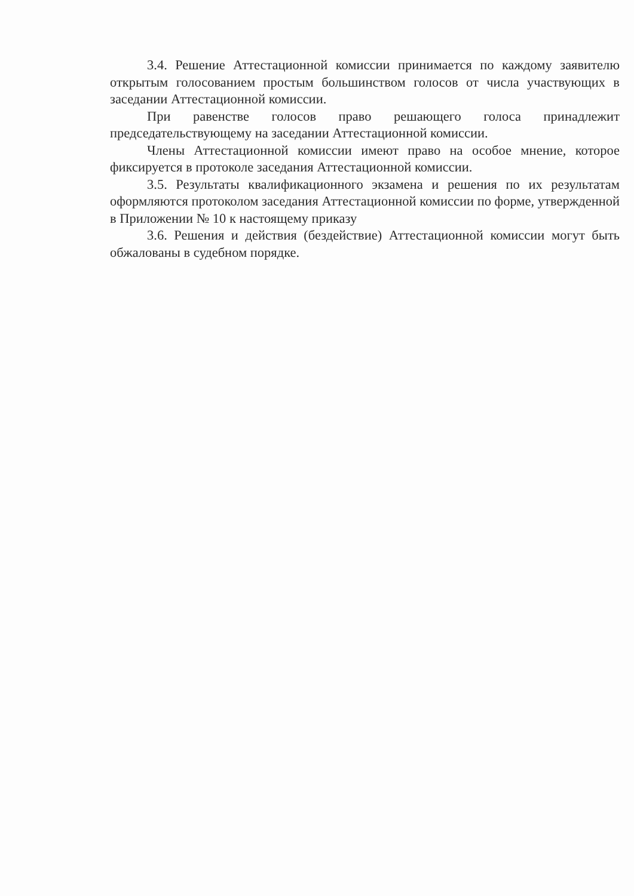3.4. Решение Аттестационной комиссии принимается по каждому заявителю открытым голосованием простым большинством голосов от числа участвующих в заседании Аттестационной комиссии.
При равенстве голосов право решающего голоса принадлежит председательствующему на заседании Аттестационной комиссии.
Члены Аттестационной комиссии имеют право на особое мнение, которое фиксируется в протоколе заседания Аттестационной комиссии.
3.5. Результаты квалификационного экзамена и решения по их результатам оформляются протоколом заседания Аттестационной комиссии по форме, утвержденной в Приложении № 10 к настоящему приказу
3.6. Решения и действия (бездействие) Аттестационной комиссии могут быть обжалованы в судебном порядке.